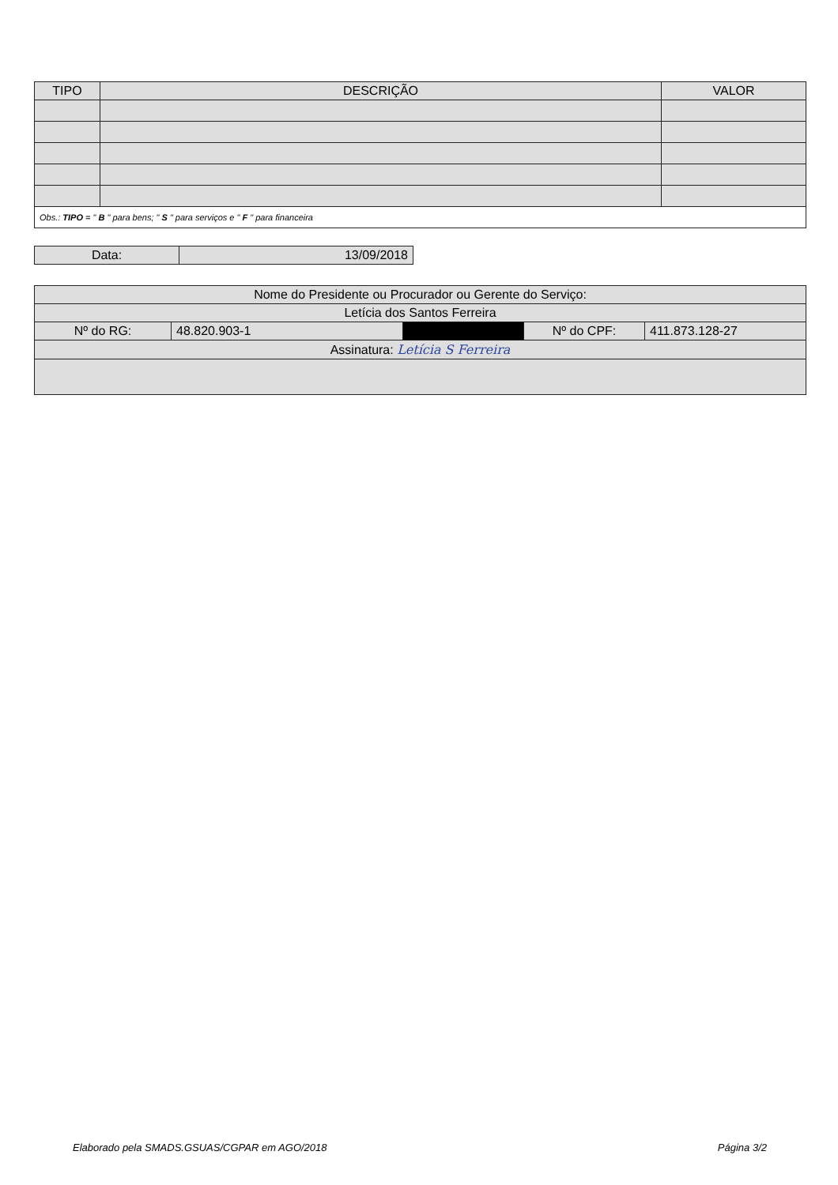| TIPO | DESCRIÇÃO | VALOR |
| --- | --- | --- |
| Obs.: TIPO = " B " para bens; " S " para serviços e " F " para financeira | | |
| Data: | 13/09/2018 |
| Nome do Presidente ou Procurador ou Gerente do Serviço: | | | | |
| Letícia dos Santos Ferreira | | | | |
| Nº do RG: | 48.820.903-1 | | Nº do CPF: | 411.873.128-27 |
| Assinatura: Letícia S Ferreira | | | | |
Elaborado pela SMADS.GSUAS/CGPAR em AGO/2018 Página 3/2